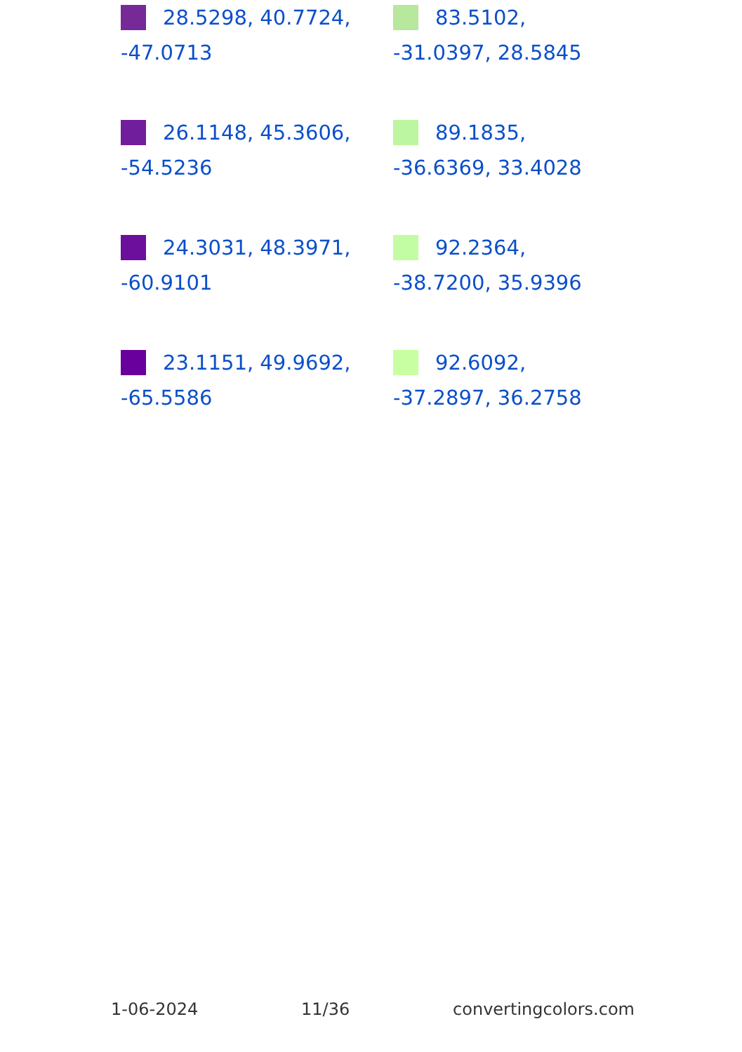28.5298, 40.7724, -47.0713
83.5102, -31.0397, 28.5845
26.1148, 45.3606, -54.5236
89.1835, -36.6369, 33.4028
24.3031, 48.3971, -60.9101
92.2364, -38.7200, 35.9396
23.1151, 49.9692, -65.5586
92.6092, -37.2897, 36.2758
1-06-2024 11/36 convertingcolors.com